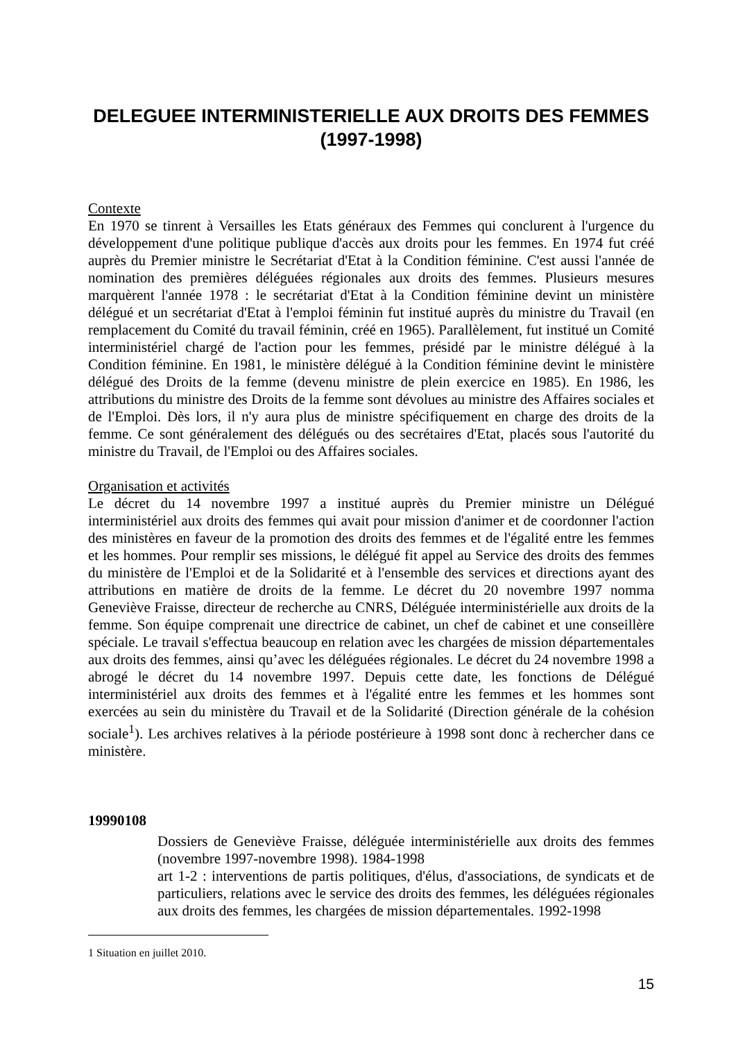DELEGUEE INTERMINISTERIELLE AUX DROITS DES FEMMES (1997-1998)
Contexte
En 1970 se tinrent à Versailles les Etats généraux des Femmes qui conclurent à l'urgence du développement d'une politique publique d'accès aux droits pour les femmes. En 1974 fut créé auprès du Premier ministre le Secrétariat d'Etat à la Condition féminine. C'est aussi l'année de nomination des premières déléguées régionales aux droits des femmes. Plusieurs mesures marquèrent l'année 1978 : le secrétariat d'Etat à la Condition féminine devint un ministère délégué et un secrétariat d'Etat à l'emploi féminin fut institué auprès du ministre du Travail (en remplacement du Comité du travail féminin, créé en 1965). Parallèlement, fut institué un Comité interministériel chargé de l'action pour les femmes, présidé par le ministre délégué à la Condition féminine. En 1981, le ministère délégué à la Condition féminine devint le ministère délégué des Droits de la femme (devenu ministre de plein exercice en 1985). En 1986, les attributions du ministre des Droits de la femme sont dévolues au ministre des Affaires sociales et de l'Emploi. Dès lors, il n'y aura plus de ministre spécifiquement en charge des droits de la femme. Ce sont généralement des délégués ou des secrétaires d'Etat, placés sous l'autorité du ministre du Travail, de l'Emploi ou des Affaires sociales.
Organisation et activités
Le décret du 14 novembre 1997 a institué auprès du Premier ministre un Délégué interministériel aux droits des femmes qui avait pour mission d'animer et de coordonner l'action des ministères en faveur de la promotion des droits des femmes et de l'égalité entre les femmes et les hommes. Pour remplir ses missions, le délégué fit appel au Service des droits des femmes du ministère de l'Emploi et de la Solidarité et à l'ensemble des services et directions ayant des attributions en matière de droits de la femme. Le décret du 20 novembre 1997 nomma Geneviève Fraisse, directeur de recherche au CNRS, Déléguée interministérielle aux droits de la femme. Son équipe comprenait une directrice de cabinet, un chef de cabinet et une conseillère spéciale. Le travail s'effectua beaucoup en relation avec les chargées de mission départementales aux droits des femmes, ainsi qu’avec les déléguées régionales. Le décret du 24 novembre 1998 a abrogé le décret du 14 novembre 1997. Depuis cette date, les fonctions de Délégué interministériel aux droits des femmes et à l'égalité entre les femmes et les hommes sont exercées au sein du ministère du Travail et de la Solidarité (Direction générale de la cohésion sociale<sup>1</sup>). Les archives relatives à la période postérieure à 1998 sont donc à rechercher dans ce ministère.
19990108
Dossiers de Geneviève Fraisse, déléguée interministérielle aux droits des femmes (novembre 1997-novembre 1998). 1984-1998
art 1-2 : interventions de partis politiques, d'élus, d'associations, de syndicats et de particuliers, relations avec le service des droits des femmes, les déléguées régionales aux droits des femmes, les chargées de mission départementales. 1992-1998
1 Situation en juillet 2010.
15